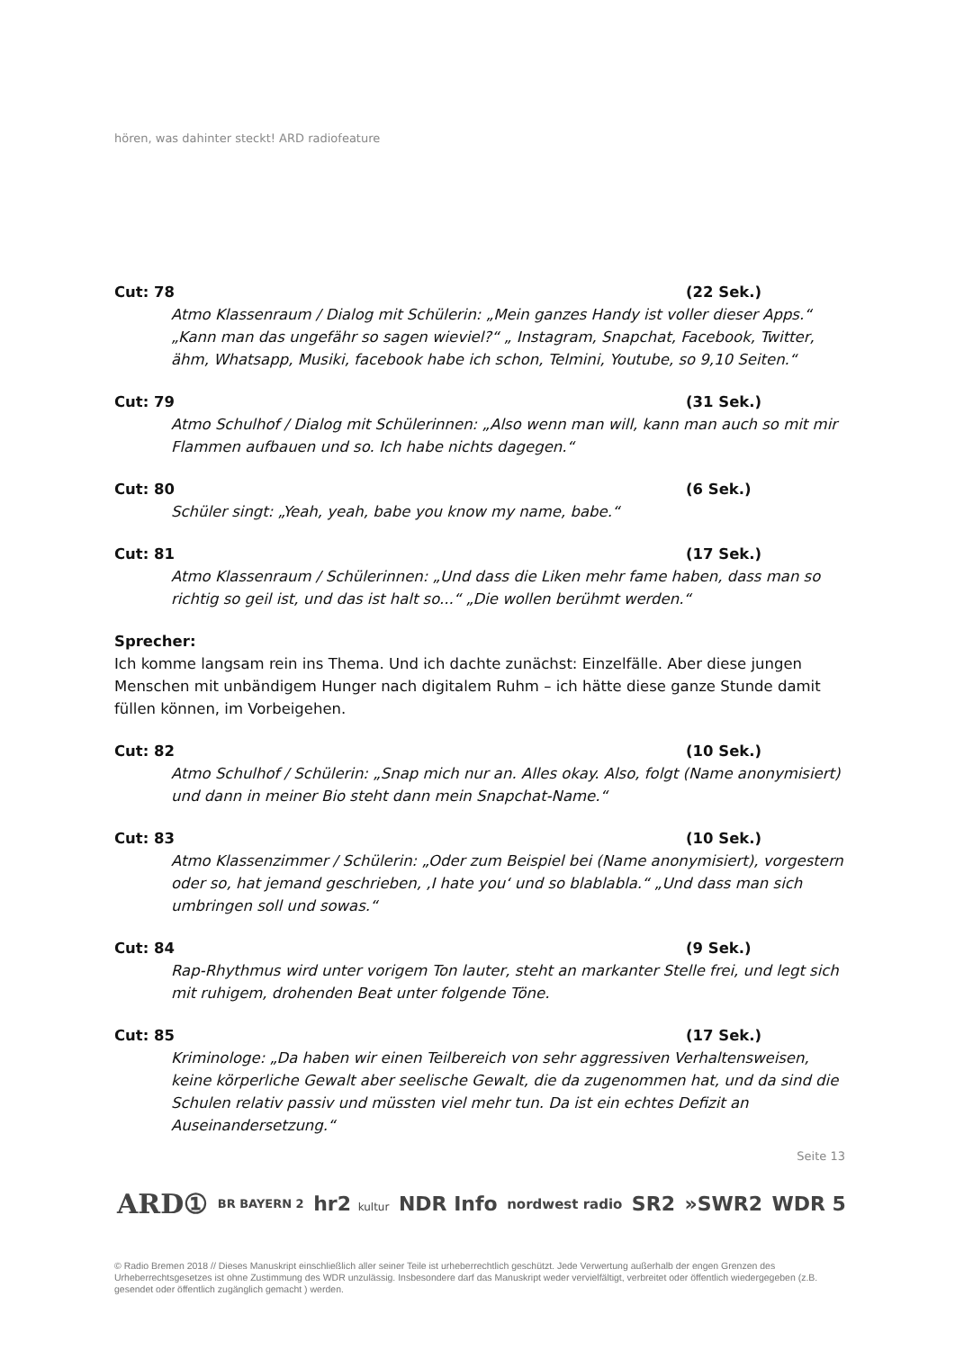hören, was dahinter steckt! ARD radiofeature
Cut: 78 (22 Sek.)
Atmo Klassenraum / Dialog mit Schülerin: „Mein ganzes Handy ist voller dieser Apps.“ „Kann man das ungefähr so sagen wieviel?“ „ Instagram, Snapchat, Facebook, Twitter, ähm, Whatsapp, Musiki, facebook habe ich schon, Telmini, Youtube, so 9,10 Seiten.“
Cut: 79 (31 Sek.)
Atmo Schulhof / Dialog mit Schülerinnen: „Also wenn man will, kann man auch so mit mir Flammen aufbauen und so. Ich habe nichts dagegen.“
Cut: 80 (6 Sek.)
Schüler singt: „Yeah, yeah, babe you know my name, babe.“
Cut: 81 (17 Sek.)
Atmo Klassenraum / Schülerinnen: „Und dass die Liken mehr fame haben, dass man so richtig so geil ist, und das ist halt so...“ „Die wollen berühmt werden.“
Sprecher:
Ich komme langsam rein ins Thema. Und ich dachte zunächst: Einzelfälle. Aber diese jungen Menschen mit unbändigem Hunger nach digitalem Ruhm – ich hätte diese ganze Stunde damit füllen können, im Vorbeigehen.
Cut: 82 (10 Sek.)
Atmo Schulhof / Schülerin: „Snap mich nur an. Alles okay. Also, folgt (Name anonymisiert) und dann in meiner Bio steht dann mein Snapchat-Name.“
Cut: 83 (10 Sek.)
Atmo Klassenzimmer / Schülerin: „Oder zum Beispiel bei (Name anonymisiert), vorgestern oder so, hat jemand geschrieben, ‚I hate you‘ und so blablabla.“ „Und dass man sich umbringen soll und sowas.“
Cut: 84 (9 Sek.)
Rap-Rhythmus wird unter vorigem Ton lauter, steht an markanter Stelle frei, und legt sich mit ruhigem, drohenden Beat unter folgende Töne.
Cut: 85 (17 Sek.)
Kriminologe: „Da haben wir einen Teilbereich von sehr aggressiven Verhaltensweisen, keine körperliche Gewalt aber seelische Gewalt, die da zugenommen hat, und da sind die Schulen relativ passiv und müssten viel mehr tun. Da ist ein echtes Defizit an Auseinandersetzung.“
Seite 13
ARD① BR BAYERN 2 hr2 kultur NDR Info nordwest radio SR2 »SWR2 WDR 5
© Radio Bremen 2018 // Dieses Manuskript einschließlich aller seiner Teile ist urheberrechtlich geschützt. Jede Verwertung außerhalb der engen Grenzen des Urheberrechtsgesetzes ist ohne Zustimmung des WDR unzulässig. Insbesondere darf das Manuskript weder vervielfältigt, verbreitet oder öffentlich wiedergegeben (z.B. gesendet oder öffentlich zugänglich gemacht ) werden.